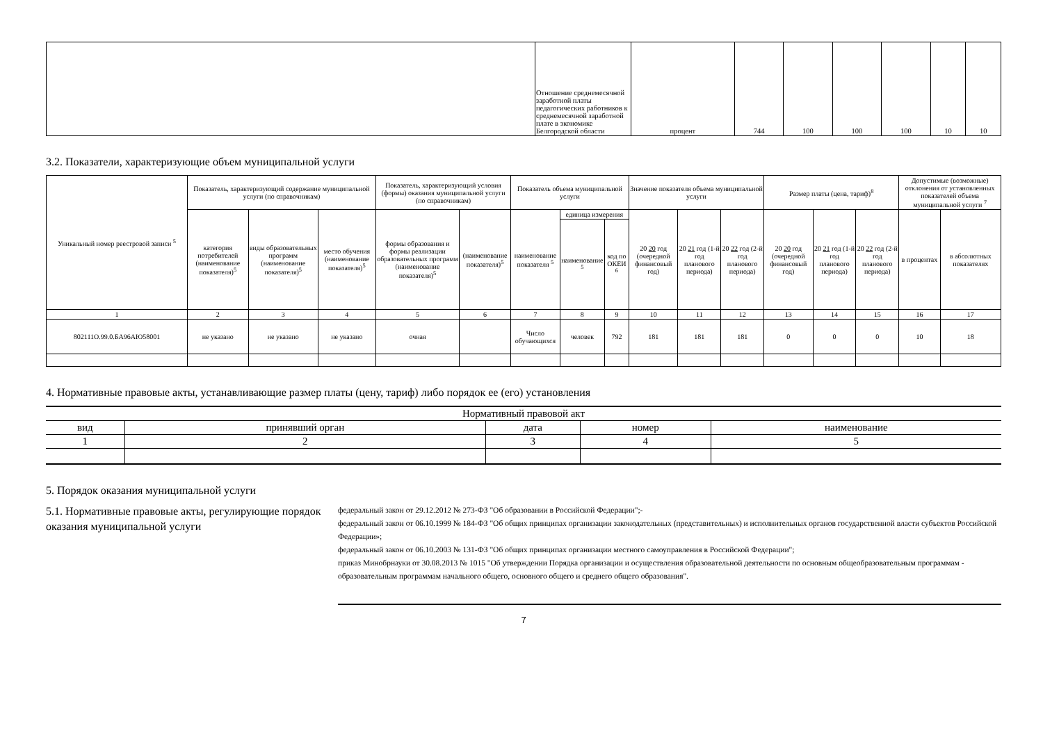| | Отношение среднемесячной заработной платы педагогических работников к среднемесячной заработной плате в экономике Белгородской области | процент | 744 | 100 | 100 | 100 | 10 | 10 |
3.2. Показатели, характеризующие объем муниципальной услуги
| Уникальный номер реестровой записи <sup>5</sup> | Показатель, характеризующий содержание муниципальной услуги (по справочникам) | | | Показатель, характеризующий условия (формы) оказания муниципальной услуги (по справочникам) | | Показатель объема муниципальной услуги | | | Значение показателя объема муниципальной услуги | | | Размер платы (цена, тариф)<sup>8</sup> | | | Допустимые (возможные) отклонения от установленных показателей объема муниципальной услуги <sup>7</sup> | |
| --- | --- | --- | --- | --- | --- | --- | --- | --- | --- | --- | --- | --- | --- | --- | --- | --- |
| | категория потребителей (наименование показателя)<sup>5</sup> | виды образовательных программ (наименование показателя)<sup>5</sup> | место обучения (наименование показателя)<sup>5</sup> | формы образования и формы реализации образовательных программ (наименование показателя)<sup>5</sup> | (наименование показателя)<sup>5</sup> | наименование показателя <sup>5</sup> | единица измерения | | 20 20 год (очередной финансовый год) | 20 21 год (1-й год планового периода) | 20 22 год (2-й год планового периода) | 20 20 год (очередной финансовый год) | 20 21 год (1-й год планового периода) | 20 22 год (2-й год планового периода) | в процентах | в абсолютных показателях |
| | | | | | | | наименование <sup>5</sup> | код по ОКЕИ <sup>6</sup> | | | | | | | | |
| 1 | 2 | 3 | 4 | 5 | 6 | 7 | 8 | 9 | 10 | 11 | 12 | 13 | 14 | 15 | 16 | 17 |
| 802111О.99.0.БА96АЮ58001 | не указано | не указано | не указано | очная | | Число обучающихся | человек | 792 | 181 | 181 | 181 | 0 | 0 | 0 | 10 | 18 |
4. Нормативные правовые акты, устанавливающие размер платы (цену, тариф) либо порядок ее (его) установления
| Нормативный правовой акт | | | | |
| --- | --- | --- | --- | --- |
| вид | принявший орган | дата | номер | наименование |
| 1 | 2 | 3 | 4 | 5 |
5. Порядок оказания муниципальной услуги
5.1. Нормативные правовые акты, регулирующие порядок оказания муниципальной услуги
федеральный закон от 29.12.2012 № 273-ФЗ "Об образовании в Российской Федерации";-
федеральный закон от 06.10.1999 № 184-ФЗ "Об общих принципах организации законодательных (представительных) и исполнительных органов государственной власти субъектов Российской Федерации»;
федеральный закон от 06.10.2003 № 131-ФЗ "Об общих принципах организации местного самоуправления в Российской Федерации";
приказ Минобрнауки от 30.08.2013 № 1015 "Об утверждении Порядка организации и осуществления образовательной деятельности по основным общеобразовательным программам - образовательным программам начального общего, основного общего и среднего общего образования".
7